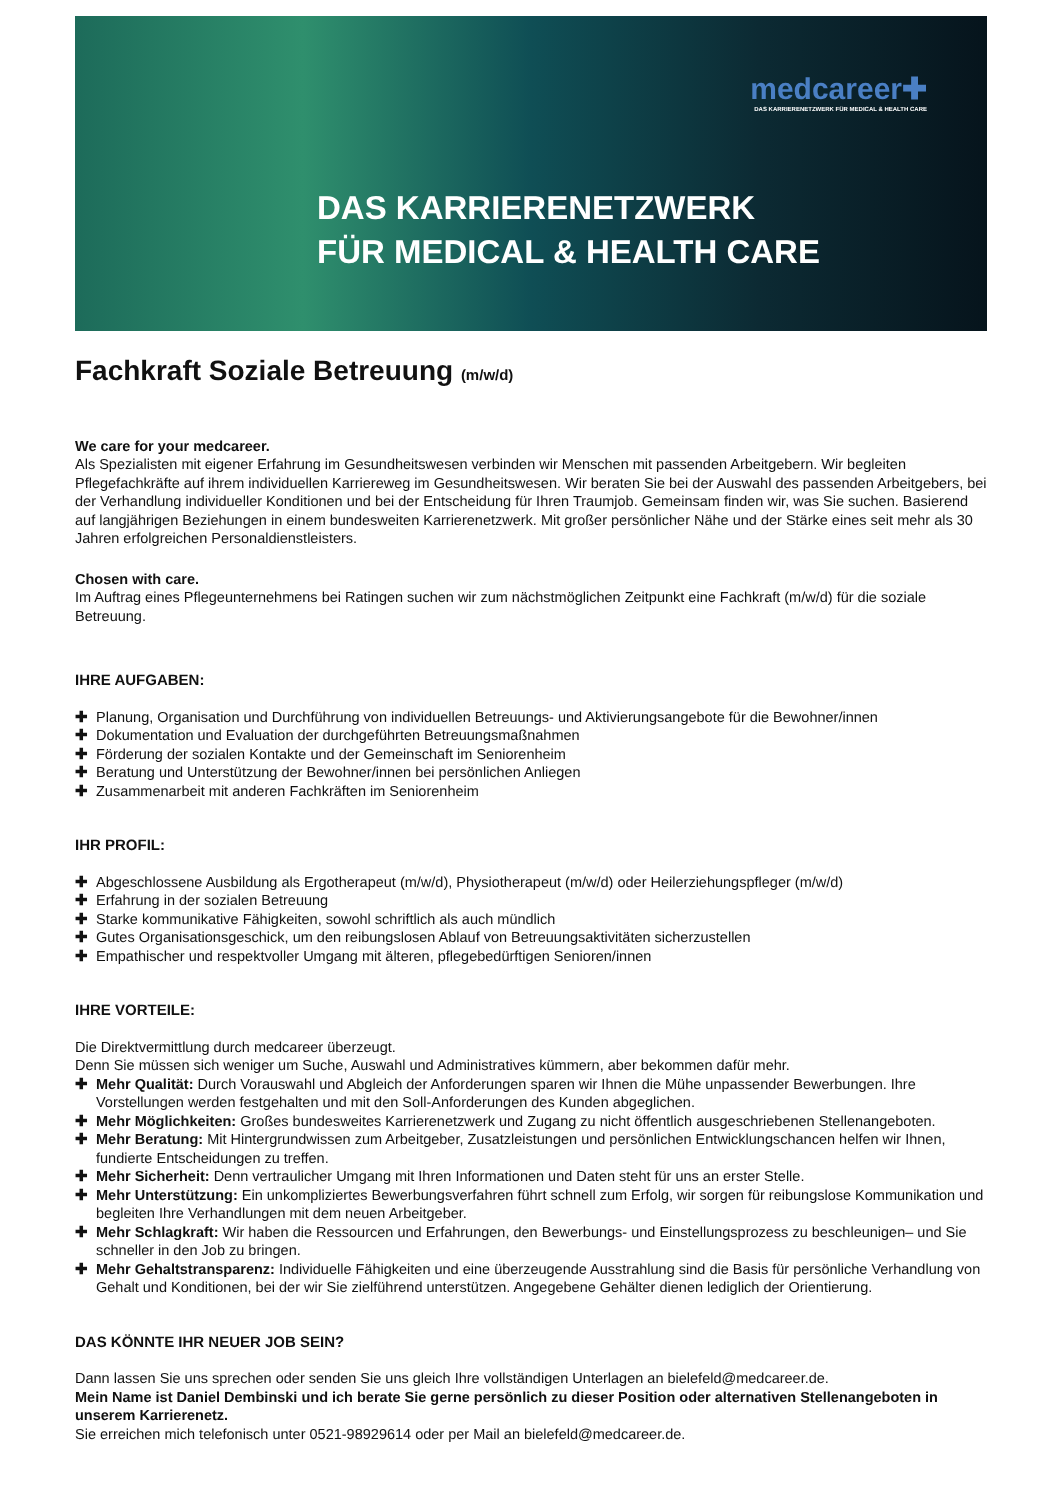medcareer✚
DAS KARRIERENETZWERK FÜR MEDICAL & HEALTH CARE
DAS KARRIERENETZWERK
FÜR MEDICAL & HEALTH CARE
Fachkraft Soziale Betreuung (m/w/d)
We care for your medcareer.
Als Spezialisten mit eigener Erfahrung im Gesundheitswesen verbinden wir Menschen mit passenden Arbeitgebern. Wir begleiten Pflegefachkräfte auf ihrem individuellen Karriereweg im Gesundheitswesen. Wir beraten Sie bei der Auswahl des passenden Arbeitgebers, bei der Verhandlung individueller Konditionen und bei der Entscheidung für Ihren Traumjob. Gemeinsam finden wir, was Sie suchen. Basierend auf langjährigen Beziehungen in einem bundesweiten Karrierenetzwerk. Mit großer persönlicher Nähe und der Stärke eines seit mehr als 30 Jahren erfolgreichen Personaldienstleisters.
Chosen with care.
Im Auftrag eines Pflegeunternehmens bei Ratingen suchen wir zum nächstmöglichen Zeitpunkt eine Fachkraft (m/w/d) für die soziale Betreuung.
IHRE AUFGABEN:
✚ Planung, Organisation und Durchführung von individuellen Betreuungs- und Aktivierungsangebote für die Bewohner/innen
✚ Dokumentation und Evaluation der durchgeführten Betreuungsmaßnahmen
✚ Förderung der sozialen Kontakte und der Gemeinschaft im Seniorenheim
✚ Beratung und Unterstützung der Bewohner/innen bei persönlichen Anliegen
✚ Zusammenarbeit mit anderen Fachkräften im Seniorenheim
IHR PROFIL:
✚ Abgeschlossene Ausbildung als Ergotherapeut (m/w/d), Physiotherapeut (m/w/d) oder Heilerziehungspfleger (m/w/d)
✚ Erfahrung in der sozialen Betreuung
✚ Starke kommunikative Fähigkeiten, sowohl schriftlich als auch mündlich
✚ Gutes Organisationsgeschick, um den reibungslosen Ablauf von Betreuungsaktivitäten sicherzustellen
✚ Empathischer und respektvoller Umgang mit älteren, pflegebedürftigen Senioren/innen
IHRE VORTEILE:
Die Direktvermittlung durch medcareer überzeugt.
Denn Sie müssen sich weniger um Suche, Auswahl und Administratives kümmern, aber bekommen dafür mehr.
✚ Mehr Qualität: Durch Vorauswahl und Abgleich der Anforderungen sparen wir Ihnen die Mühe unpassender Bewerbungen. Ihre Vorstellungen werden festgehalten und mit den Soll-Anforderungen des Kunden abgeglichen.
✚ Mehr Möglichkeiten: Großes bundesweites Karrierenetzwerk und Zugang zu nicht öffentlich ausgeschriebenen Stellenangeboten.
✚ Mehr Beratung: Mit Hintergrundwissen zum Arbeitgeber, Zusatzleistungen und persönlichen Entwicklungschancen helfen wir Ihnen, fundierte Entscheidungen zu treffen.
✚ Mehr Sicherheit: Denn vertraulicher Umgang mit Ihren Informationen und Daten steht für uns an erster Stelle.
✚ Mehr Unterstützung: Ein unkompliziertes Bewerbungsverfahren führt schnell zum Erfolg, wir sorgen für reibungslose Kommunikation und begleiten Ihre Verhandlungen mit dem neuen Arbeitgeber.
✚ Mehr Schlagkraft: Wir haben die Ressourcen und Erfahrungen, den Bewerbungs- und Einstellungsprozess zu beschleunigen– und Sie schneller in den Job zu bringen.
✚ Mehr Gehaltstransparenz: Individuelle Fähigkeiten und eine überzeugende Ausstrahlung sind die Basis für persönliche Verhandlung von Gehalt und Konditionen, bei der wir Sie zielführend unterstützen. Angegebene Gehälter dienen lediglich der Orientierung.
DAS KÖNNTE IHR NEUER JOB SEIN?
Dann lassen Sie uns sprechen oder senden Sie uns gleich Ihre vollständigen Unterlagen an bielefeld@medcareer.de.
Mein Name ist Daniel Dembinski und ich berate Sie gerne persönlich zu dieser Position oder alternativen Stellenangeboten in unserem Karrierenetz.
Sie erreichen mich telefonisch unter 0521-98929614 oder per Mail an bielefeld@medcareer.de.